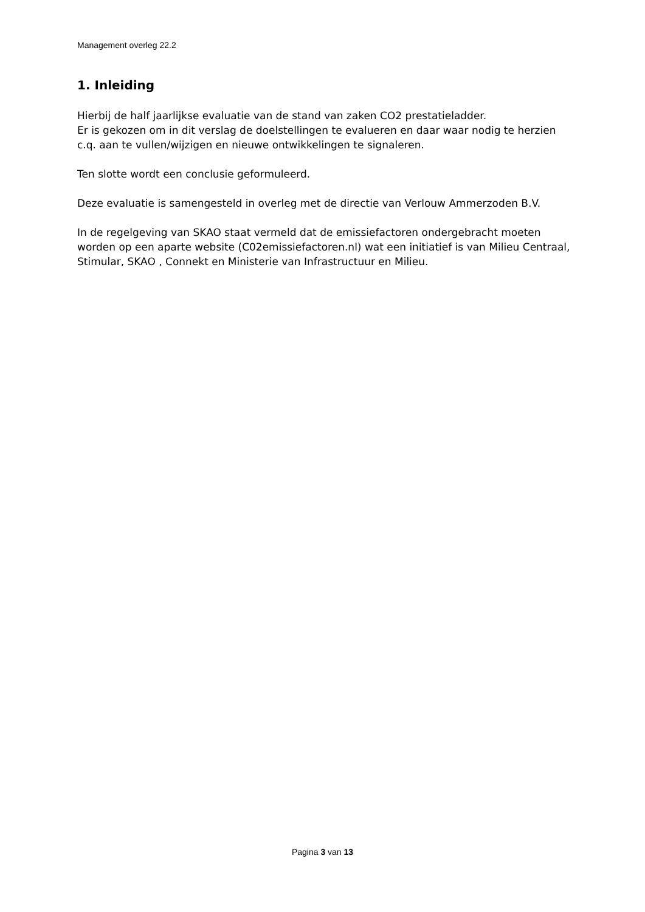Management overleg 22.2
1. Inleiding
Hierbij de half jaarlijkse evaluatie van de stand van zaken CO2 prestatieladder.
Er is gekozen om in dit verslag de doelstellingen te evalueren en daar waar nodig te herzien c.q. aan te vullen/wijzigen en nieuwe ontwikkelingen te signaleren.
Ten slotte wordt een conclusie geformuleerd.
Deze evaluatie is samengesteld in overleg met de directie van Verlouw Ammerzoden B.V.
In de regelgeving van SKAO staat vermeld dat de emissiefactoren ondergebracht moeten worden op een aparte website (C02emissiefactoren.nl) wat een initiatief is van Milieu Centraal, Stimular, SKAO , Connekt en Ministerie van Infrastructuur en Milieu.
Pagina 3 van 13